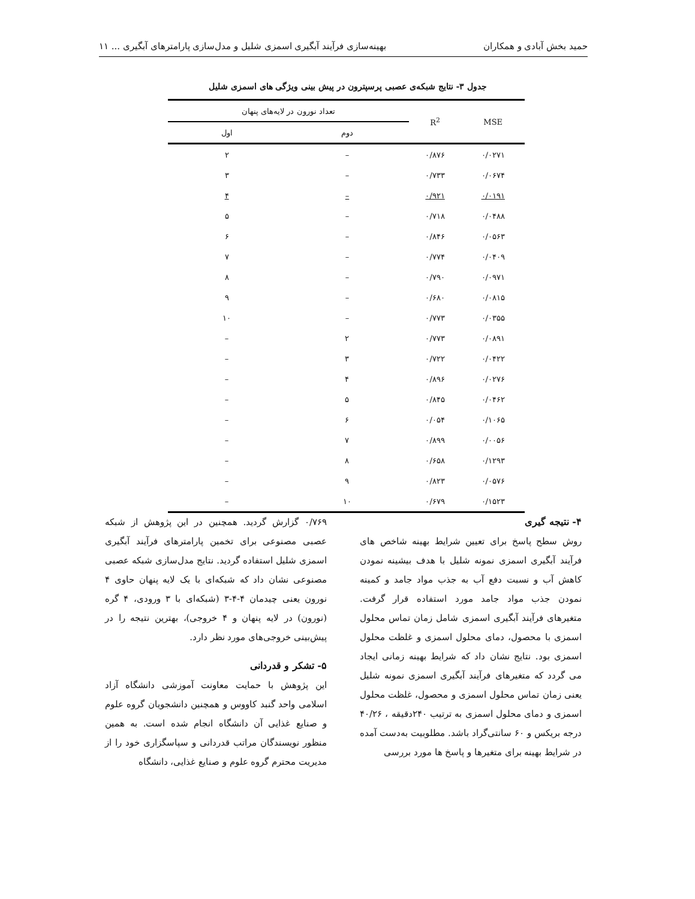حمید بخش آبادی و همکاران بهینه‌سازی فرآیند آبگیری اسمزی شلیل و مدل‌سازی پارامترهای آبگیری ... ۱۱
جدول ۳- نتایج شبکه‌ی عصبی پرسپترون در پیش بینی ویژگی های اسمزی شلیل
| MSE | R<sup>2</sup> | تعداد نورون در لایه‌های پنهان | |
| --- | --- | --- | --- |
| | | دوم | اول |
| ۰/۰۲۷۱ | ۰/۸۷۶ | – | ۲ |
| ۰/۰۶۷۴ | ۰/۷۳۳ | – | ۳ |
| ۰/۰۱۹۱ | ۰/۹۲۱ | – | ۴ |
| ۰/۰۴۸۸ | ۰/۷۱۸ | – | ۵ |
| ۰/۰۵۶۳ | ۰/۸۴۶ | – | ۶ |
| ۰/۰۴۰۹ | ۰/۷۷۴ | – | ۷ |
| ۰/۰۹۷۱ | ۰/۷۹۰ | – | ۸ |
| ۰/۰۸۱۵ | ۰/۶۸۰ | – | ۹ |
| ۰/۰۳۵۵ | ۰/۷۷۳ | – | ۱۰ |
| ۰/۰۸۹۱ | ۰/۷۷۳ | ۲ | – |
| ۰/۰۴۲۲ | ۰/۷۲۲ | ۳ | – |
| ۰/۰۲۷۶ | ۰/۸۹۶ | ۴ | – |
| ۰/۰۴۶۲ | ۰/۸۴۵ | ۵ | – |
| ۰/۱۰۶۵ | ۰/۰۵۴ | ۶ | – |
| ۰/۰۰۵۶ | ۰/۸۹۹ | ۷ | – |
| ۰/۱۲۹۳ | ۰/۶۵۸ | ۸ | – |
| ۰/۰۵۷۶ | ۰/۸۲۳ | ۹ | – |
| ۰/۱۵۲۳ | ۰/۶۷۹ | ۱۰ | – |
۴- نتیجه گیری
روش سطح پاسخ برای تعیین شرایط بهینه شاخص های فرآیند آبگیری اسمزی نمونه شلیل با هدف بیشینه نمودن کاهش آب و نسبت دفع آب به جذب مواد جامد و کمینه نمودن جذب مواد جامد مورد استفاده قرار گرفت. متغیرهای فرآیند آبگیری اسمزی شامل زمان تماس محلول اسمزی با محصول، دمای محلول اسمزی و غلظت محلول اسمزی بود. نتایج نشان داد که شرایط بهینه زمانی ایجاد می گردد که متغیرهای فرآیند آبگیری اسمزی نمونه شلیل یعنی زمان تماس محلول اسمزی و محصول، غلظت محلول اسمزی و دمای محلول اسمزی به ترتیب ۲۴۰دقیقه ، ۴۰/۲۶ درجه بریکس و ۶۰ سانتی‌گراد باشد. مطلوبیت به‌دست آمده در شرایط بهینه برای متغیرها و پاسخ ها مورد بررسی
۰/۷۶۹ گزارش گردید. همچنین در این پژوهش از شبکه عصبی مصنوعی برای تخمین پارامترهای فرآیند آبگیری اسمزی شلیل استفاده گردید. نتایج مدل‌سازی شبکه عصبی مصنوعی نشان داد که شبکه‌ای با یک لایه پنهان حاوی ۴ نورون یعنی چیدمان ۴-۴-۳ (شبکه‌ای با ۳ ورودی، ۴ گره (نورون) در لایه پنهان و ۴ خروجی)، بهترین نتیجه را در پیش‌بینی خروجی‌های مورد نظر دارد.
۵- تشکر و قدردانی
این پژوهش با حمایت معاونت آموزشی دانشگاه آزاد اسلامی واحد گنبد کاووس و همچنین دانشجویان گروه علوم و صنایع غذایی آن دانشگاه انجام شده است. به همین منظور نویسندگان مراتب قدردانی و سپاسگزاری خود را از مدیریت محترم گروه علوم و صنایع غذایی، دانشگاه